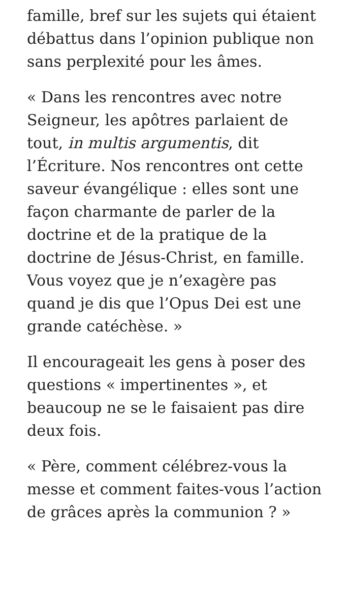famille, bref sur les sujets qui étaient débattus dans l’opinion publique non sans perplexité pour les âmes.
« Dans les rencontres avec notre Seigneur, les apôtres parlaient de tout, in multis argumentis, dit l’Écriture. Nos rencontres ont cette saveur évangélique : elles sont une façon charmante de parler de la doctrine et de la pratique de la doctrine de Jésus-Christ, en famille. Vous voyez que je n’exagère pas quand je dis que l’Opus Dei est une grande catéchèse. »
Il encourageait les gens à poser des questions « impertinentes », et beaucoup ne se le faisaient pas dire deux fois.
« Père, comment célébrez-vous la messe et comment faites-vous l’action de grâces après la communion ? »